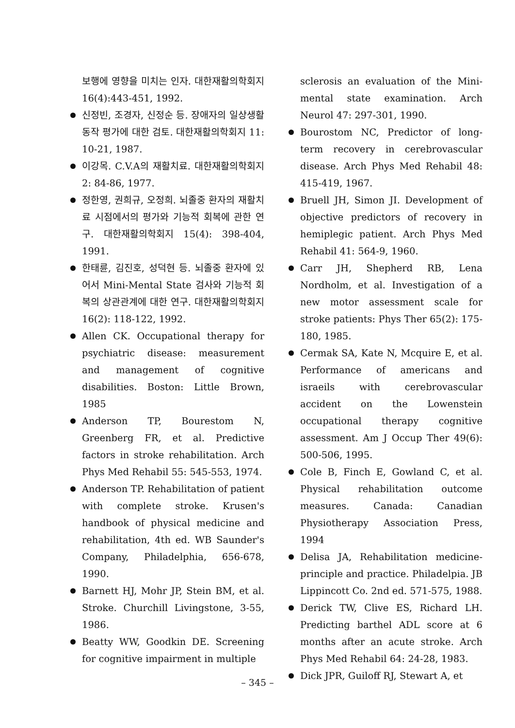보행에 영향을 미치는 인자. 대한재활의학회지 16(4):443-451, 1992.
신정빈, 조경자, 신정순 등. 장애자의 일상생활동작 평가에 대한 검토. 대한재활의학회지 11: 10-21, 1987.
이강목. C.V.A의 재활치료. 대한재활의학회지 2: 84-86, 1977.
정한영, 권희규, 오정희. 뇌졸중 환자의 재활치료 시점에서의 평가와 기능적 회복에 관한 연구. 대한재활의학회지 15(4): 398-404, 1991.
한태륜, 김진호, 성덕현 등. 뇌졸중 환자에 있어서 Mini-Mental State 검사와 기능적 회복의 상관관계에 대한 연구. 대한재활의학회지 16(2): 118-122, 1992.
Allen CK. Occupational therapy for psychiatric disease: measurement and management of cognitive disabilities. Boston: Little Brown, 1985
Anderson TP, Bourestom N, Greenberg FR, et al. Predictive factors in stroke rehabilitation. Arch Phys Med Rehabil 55: 545-553, 1974.
Anderson TP. Rehabilitation of patient with complete stroke. Krusen's handbook of physical medicine and rehabilitation, 4th ed. WB Saunder's Company, Philadelphia, 656-678, 1990.
Barnett HJ, Mohr JP, Stein BM, et al. Stroke. Churchill Livingstone, 3-55, 1986.
Beatty WW, Goodkin DE. Screening for cognitive impairment in multiple
sclerosis an evaluation of the Mini-mental state examination. Arch Neurol 47: 297-301, 1990.
Bourostom NC, Predictor of long-term recovery in cerebrovascular disease. Arch Phys Med Rehabil 48: 415-419, 1967.
Bruell JH, Simon JI. Development of objective predictors of recovery in hemiplegic patient. Arch Phys Med Rehabil 41: 564-9, 1960.
Carr JH, Shepherd RB, Lena Nordholm, et al. Investigation of a new motor assessment scale for stroke patients: Phys Ther 65(2): 175-180, 1985.
Cermak SA, Kate N, Mcquire E, et al. Performance of americans and israeils with cerebrovascular accident on the Lowenstein occupational therapy cognitive assessment. Am J Occup Ther 49(6): 500-506, 1995.
Cole B, Finch E, Gowland C, et al. Physical rehabilitation outcome measures. Canada: Canadian Physiotherapy Association Press, 1994
Delisa JA, Rehabilitation medicine-principle and practice. Philadelpia. JB Lippincott Co. 2nd ed. 571-575, 1988.
Derick TW, Clive ES, Richard LH. Predicting barthel ADL score at 6 months after an acute stroke. Arch Phys Med Rehabil 64: 24-28, 1983.
Dick JPR, Guiloff RJ, Stewart A, et
– 345 –